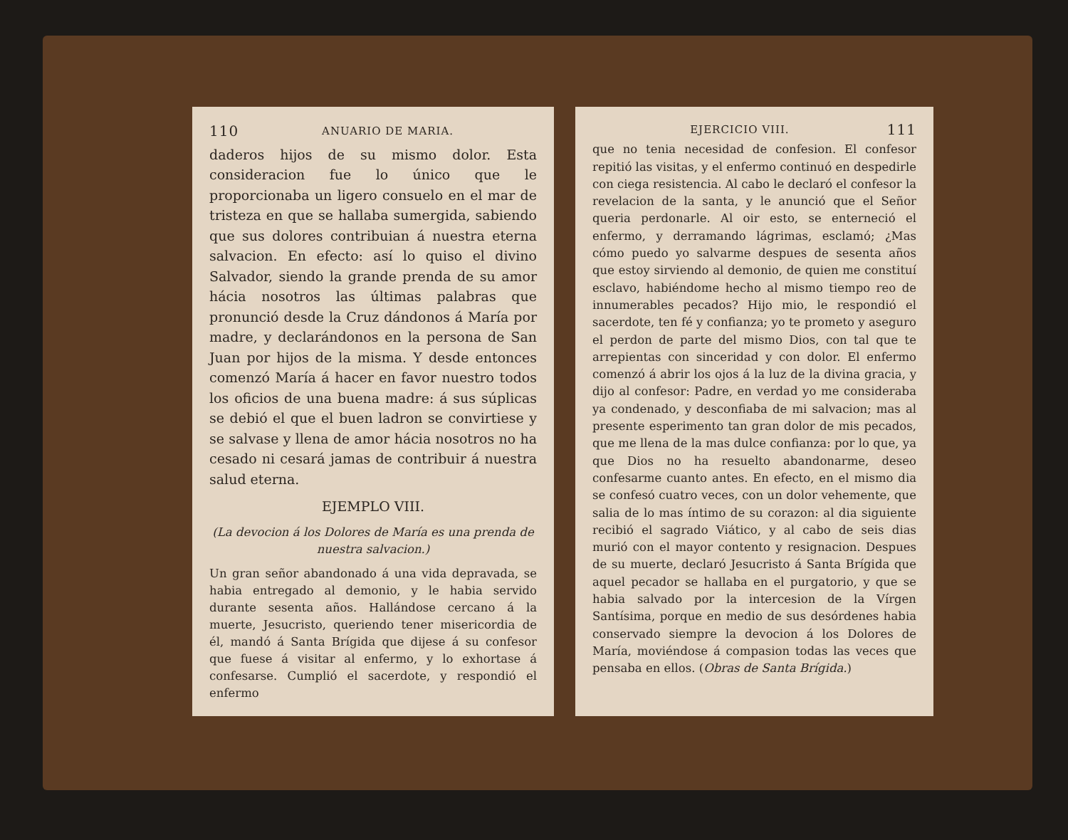110 ANUARIO DE MARIA.
daderos hijos de su mismo dolor. Esta consideracion fue lo único que le proporcionaba un ligero consuelo en el mar de tristeza en que se hallaba sumergida, sabiendo que sus dolores contribuian á nuestra eterna salvacion. En efecto: así lo quiso el divino Salvador, siendo la grande prenda de su amor hácia nosotros las últimas palabras que pronunció desde la Cruz dándonos á María por madre, y declarándonos en la persona de San Juan por hijos de la misma. Y desde entonces comenzó María á hacer en favor nuestro todos los oficios de una buena madre: á sus súplicas se debió el que el buen ladron se convirtiese y se salvase y llena de amor hácia nosotros no ha cesado ni cesará jamas de contribuir á nuestra salud eterna.
EJEMPLO VIII.
(La devocion á los Dolores de María es una prenda de nuestra salvacion.)
Un gran señor abandonado á una vida depravada, se habia entregado al demonio, y le habia servido durante sesenta años. Hallándose cercano á la muerte, Jesucristo, queriendo tener misericordia de él, mandó á Santa Brígida que dijese á su confesor que fuese á visitar al enfermo, y lo exhortase á confesarse. Cumplió el sacerdote, y respondió el enfermo
EJERCICIO VIII. 111
que no tenia necesidad de confesion. El confesor repitió las visitas, y el enfermo continuó en despedirle con ciega resistencia. Al cabo le declaró el confesor la revelacion de la santa, y le anunció que el Señor queria perdonarle. Al oir esto, se enterneció el enfermo, y derramando lágrimas, esclamó; ¿Mas cómo puedo yo salvarme despues de sesenta años que estoy sirviendo al demonio, de quien me constituí esclavo, habiéndome hecho al mismo tiempo reo de innumerables pecados? Hijo mio, le respondió el sacerdote, ten fé y confianza; yo te prometo y aseguro el perdon de parte del mismo Dios, con tal que te arrepientas con sinceridad y con dolor. El enfermo comenzó á abrir los ojos á la luz de la divina gracia, y dijo al confesor: Padre, en verdad yo me consideraba ya condenado, y desconfiaba de mi salvacion; mas al presente esperimento tan gran dolor de mis pecados, que me llena de la mas dulce confianza: por lo que, ya que Dios no ha resuelto abandonarme, deseo confesarme cuanto antes. En efecto, en el mismo dia se confesó cuatro veces, con un dolor vehemente, que salia de lo mas íntimo de su corazon: al dia siguiente recibió el sagrado Viático, y al cabo de seis dias murió con el mayor contento y resignacion. Despues de su muerte, declaró Jesucristo á Santa Brígida que aquel pecador se hallaba en el purgatorio, y que se habia salvado por la intercesion de la Vírgen Santísima, porque en medio de sus desórdenes habia conservado siempre la devocion á los Dolores de María, moviéndose á compasion todas las veces que pensaba en ellos. (Obras de Santa Brígida.)